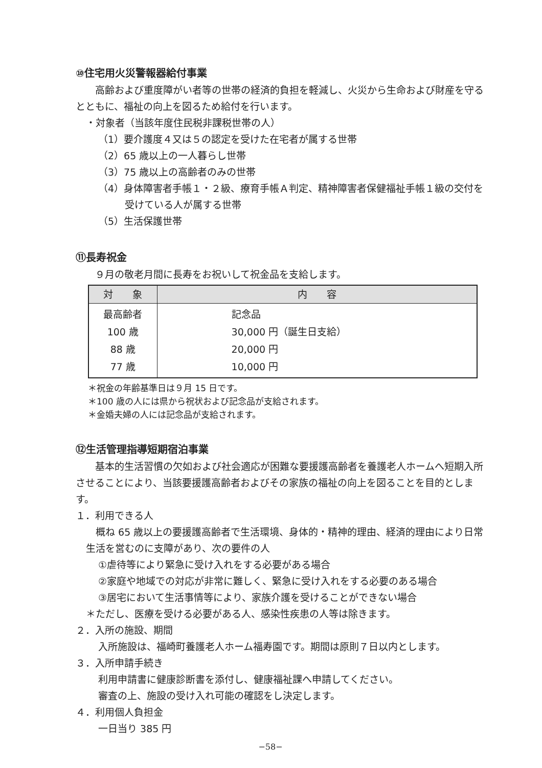⑩住宅用火災警報器給付事業
　　高齢および重度障がい者等の世帯の経済的負担を軽減し、火災から生命および財産を守るとともに、福祉の向上を図るため給付を行います。
・対象者（当該年度住民税非課税世帯の人）
（1）要介護度４又は５の認定を受けた在宅者が属する世帯
（2）65 歳以上の一人暮らし世帯
（3）75 歳以上の高齢者のみの世帯
（4）身体障害者手帳１・２級、療育手帳Ａ判定、精神障害者保健福祉手帳１級の交付を受けている人が属する世帯
（5）生活保護世帯
⑪長寿祝金
　　９月の敬老月間に長寿をお祝いして祝金品を支給します。
| 対 象 | 内 容 |
| --- | --- |
| 最高齢者 100 歳 88 歳 77 歳 | 記念品 30,000 円（誕生日支給） 20,000 円 10,000 円 |
＊祝金の年齢基準日は９月 15 日です。
＊100 歳の人には県から祝状および記念品が支給されます。
＊金婚夫婦の人には記念品が支給されます。
⑫生活管理指導短期宿泊事業
　　基本的生活習慣の欠如および社会適応が困難な要援護高齢者を養護老人ホームへ短期入所させることにより、当該要援護高齢者およびその家族の福祉の向上を図ることを目的とします。
１．利用できる人
　概ね 65 歳以上の要援護高齢者で生活環境、身体的・精神的理由、経済的理由により日常生活を営むのに支障があり、次の要件の人
①虐待等により緊急に受け入れをする必要がある場合
②家庭や地域での対応が非常に難しく、緊急に受け入れをする必要のある場合
③居宅において生活事情等により、家族介護を受けることができない場合
＊ただし、医療を受ける必要がある人、感染性疾患の人等は除きます。
２．入所の施設、期間
入所施設は、福崎町養護老人ホーム福寿園です。期間は原則７日以内とします。
３．入所申請手続き
利用申請書に健康診断書を添付し、健康福祉課へ申請してください。
審査の上、施設の受け入れ可能の確認をし決定します。
４．利用個人負担金
一日当り 385 円
−58−